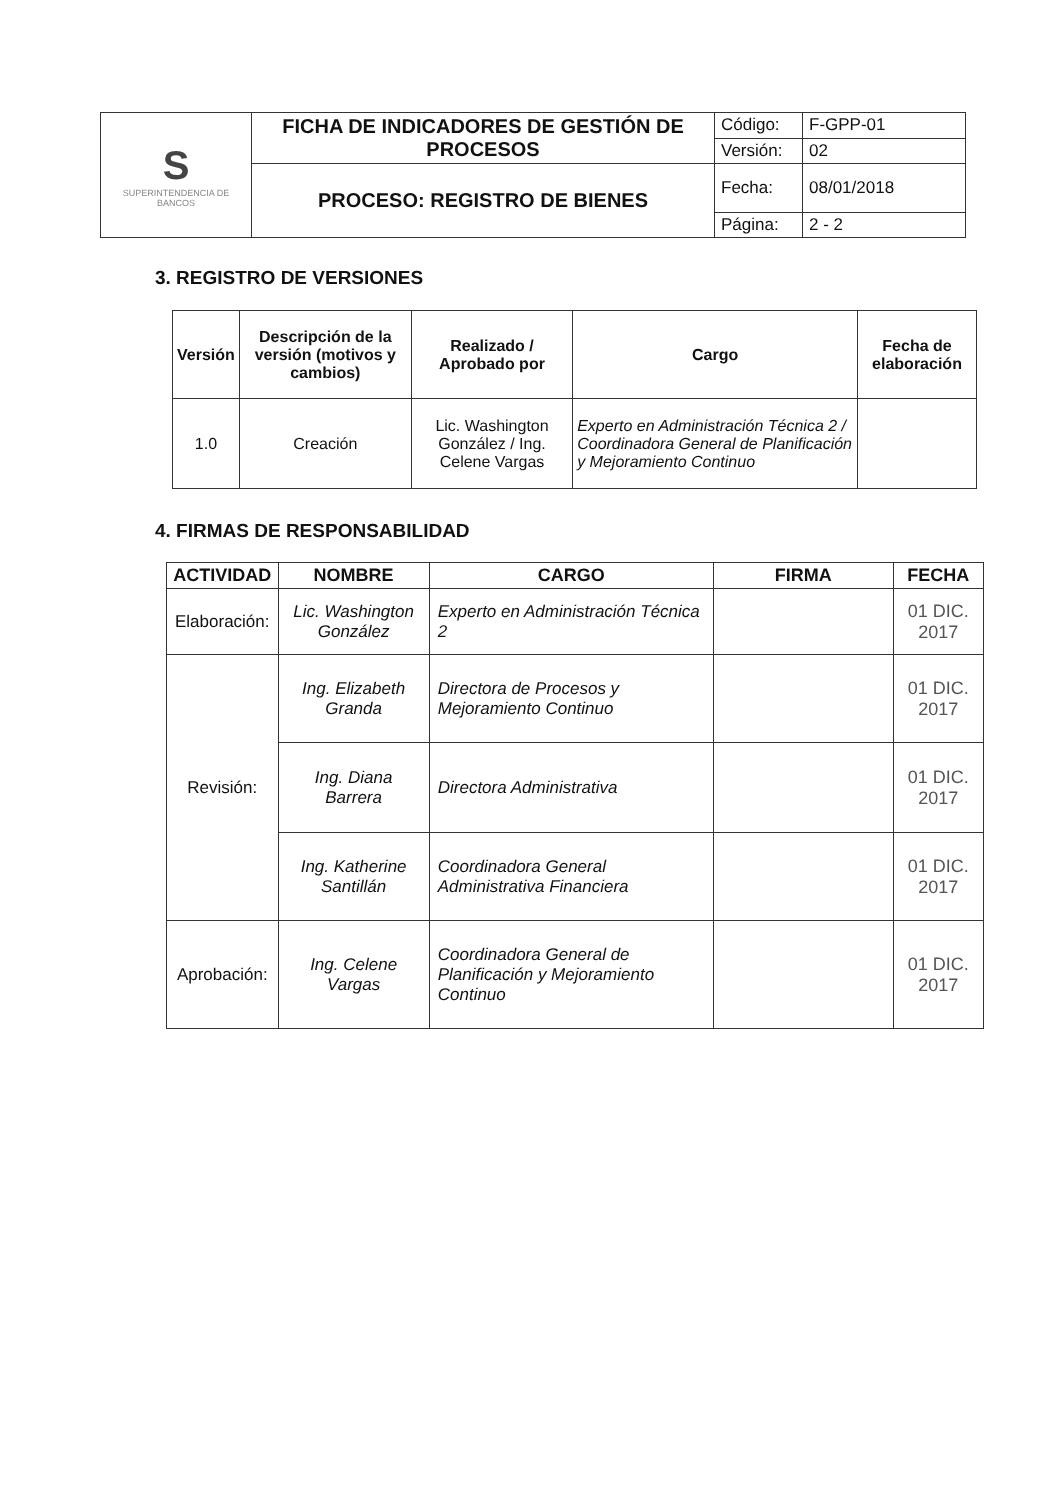| S SUPERINTENDENCIA DE BANCOS | FICHA DE INDICADORES DE GESTIÓN DE PROCESOS | Código: | F-GPP-01 |
| | | Versión: | 02 |
| | PROCESO: REGISTRO DE BIENES | Fecha: | 08/01/2018 |
| | | Página: | 2 - 2 |
3. REGISTRO DE VERSIONES
| Versión | Descripción de la versión (motivos y cambios) | Realizado / Aprobado por | Cargo | Fecha de elaboración |
| --- | --- | --- | --- | --- |
| 1.0 | Creación | Lic. Washington González / Ing. Celene Vargas | Experto en Administración Técnica 2 / Coordinadora General de Planificación y Mejoramiento Continuo | |
4. FIRMAS DE RESPONSABILIDAD
| ACTIVIDAD | NOMBRE | CARGO | FIRMA | FECHA |
| --- | --- | --- | --- | --- |
| Elaboración: | Lic. Washington González | Experto en Administración Técnica 2 | | 01 DIC. 2017 |
| Revisión: | Ing. Elizabeth Granda | Directora de Procesos y Mejoramiento Continuo | | 01 DIC. 2017 |
| | Ing. Diana Barrera | Directora Administrativa | | 01 DIC. 2017 |
| | Ing. Katherine Santillán | Coordinadora General Administrativa Financiera | | 01 DIC. 2017 |
| Aprobación: | Ing. Celene Vargas | Coordinadora General de Planificación y Mejoramiento Continuo | | 01 DIC. 2017 |